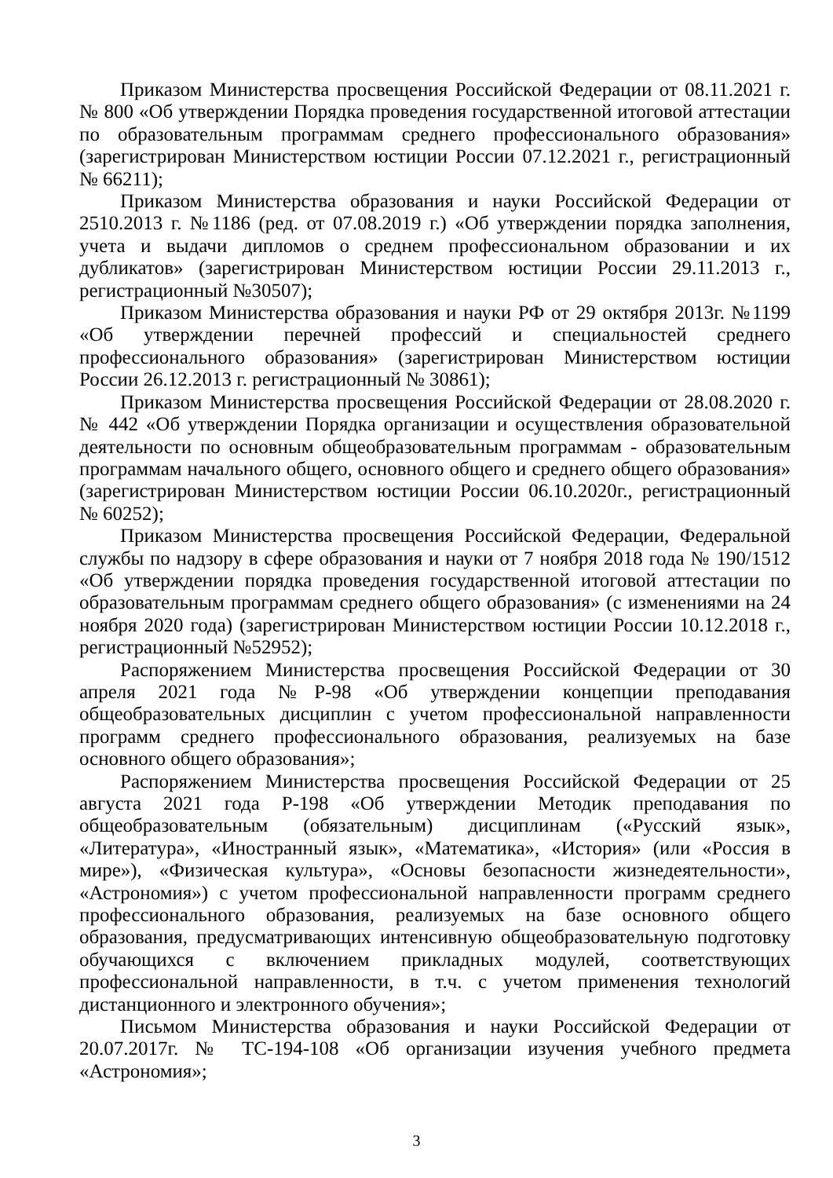Приказом Министерства просвещения Российской Федерации от 08.11.2021 г. № 800 «Об утверждении Порядка проведения государственной итоговой аттестации по образовательным программам среднего профессионального образования» (зарегистрирован Министерством юстиции России 07.12.2021 г., регистрационный № 66211);
Приказом Министерства образования и науки Российской Федерации от 2510.2013 г. №1186 (ред. от 07.08.2019 г.) «Об утверждении порядка заполнения, учета и выдачи дипломов о среднем профессиональном образовании и их дубликатов» (зарегистрирован Министерством юстиции России 29.11.2013 г., регистрационный №30507);
Приказом Министерства образования и науки РФ от 29 октября 2013г. №1199 «Об утверждении перечней профессий и специальностей среднего профессионального образования» (зарегистрирован Министерством юстиции России 26.12.2013 г. регистрационный № 30861);
Приказом Министерства просвещения Российской Федерации от 28.08.2020 г. № 442 «Об утверждении Порядка организации и осуществления образовательной деятельности по основным общеобразовательным программам - образовательным программам начального общего, основного общего и среднего общего образования» (зарегистрирован Министерством юстиции России 06.10.2020г., регистрационный № 60252);
Приказом Министерства просвещения Российской Федерации, Федеральной службы по надзору в сфере образования и науки от 7 ноября 2018 года № 190/1512 «Об утверждении порядка проведения государственной итоговой аттестации по образовательным программам среднего общего образования» (с изменениями на 24 ноября 2020 года) (зарегистрирован Министерством юстиции России 10.12.2018 г., регистрационный №52952);
Распоряжением Министерства просвещения Российской Федерации от 30 апреля 2021 года №Р-98 «Об утверждении концепции преподавания общеобразовательных дисциплин с учетом профессиональной направленности программ среднего профессионального образования, реализуемых на базе основного общего образования»;
Распоряжением Министерства просвещения Российской Федерации от 25 августа 2021 года Р-198 «Об утверждении Методик преподавания по общеобразовательным (обязательным) дисциплинам («Русский язык», «Литература», «Иностранный язык», «Математика», «История» (или «Россия в мире»), «Физическая культура», «Основы безопасности жизнедеятельности», «Астрономия») с учетом профессиональной направленности программ среднего профессионального образования, реализуемых на базе основного общего образования, предусматривающих интенсивную общеобразовательную подготовку обучающихся с включением прикладных модулей, соответствующих профессиональной направленности, в т.ч. с учетом применения технологий дистанционного и электронного обучения»;
Письмом Министерства образования и науки Российской Федерации от 20.07.2017г. № ТС-194-108 «Об организации изучения учебного предмета «Астрономия»;
3